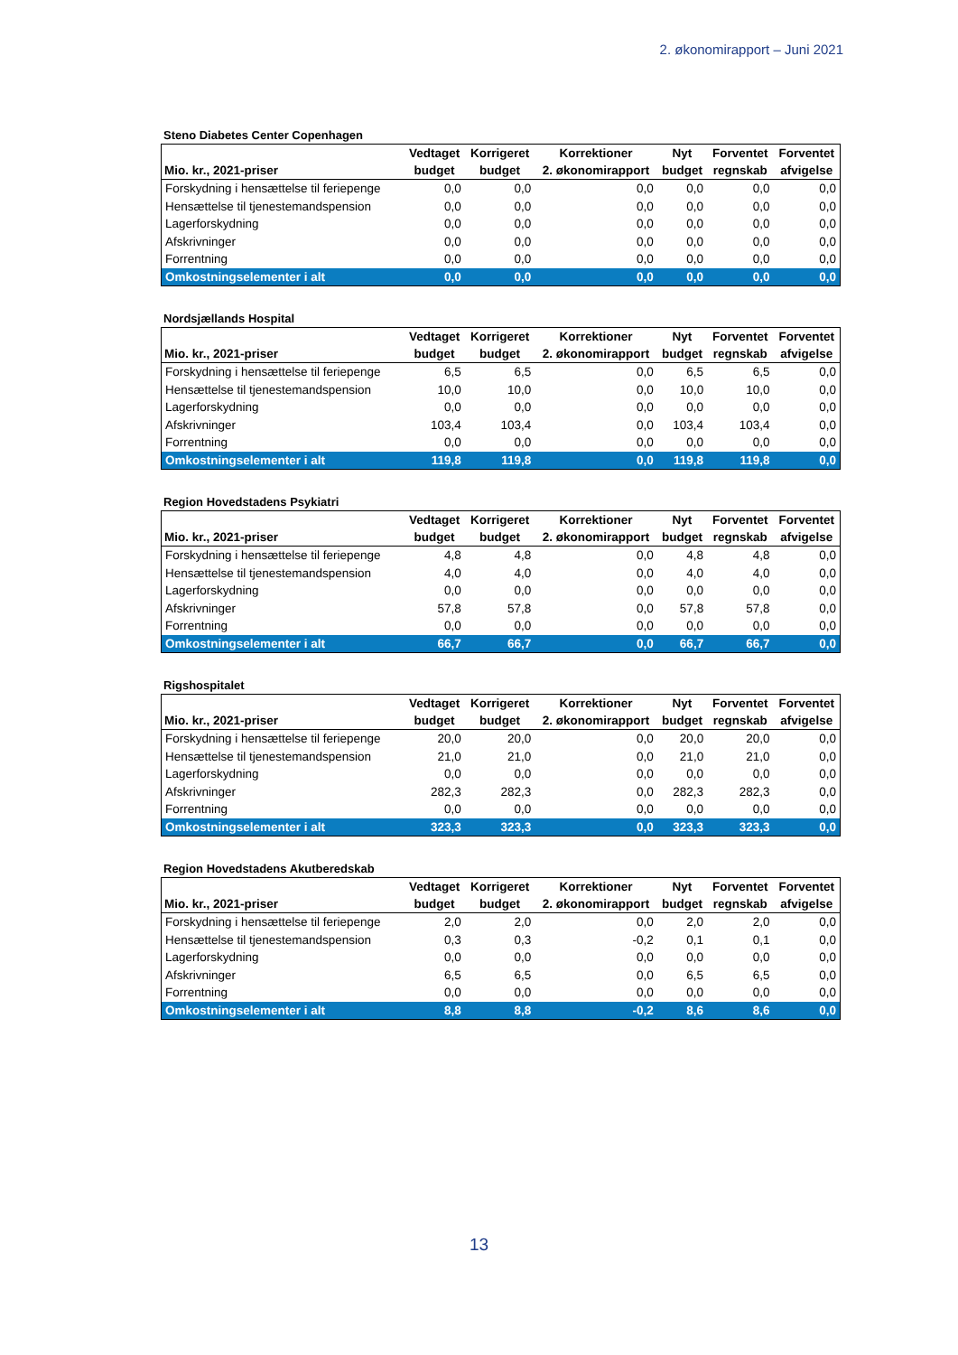2. økonomirapport – Juni 2021
Steno Diabetes Center Copenhagen
| | Vedtaget | Korrigeret | Korrektioner | Nyt | Forventet | Forventet |
| --- | --- | --- | --- | --- | --- | --- |
| Mio. kr., 2021-priser | budget | budget | 2. økonomirapport | budget | regnskab | afvigelse |
| Forskydning i hensættelse til feriepenge | 0,0 | 0,0 | 0,0 | 0,0 | 0,0 | 0,0 |
| Hensættelse til tjenestemandspension | 0,0 | 0,0 | 0,0 | 0,0 | 0,0 | 0,0 |
| Lagerforskydning | 0,0 | 0,0 | 0,0 | 0,0 | 0,0 | 0,0 |
| Afskrivninger | 0,0 | 0,0 | 0,0 | 0,0 | 0,0 | 0,0 |
| Forrentning | 0,0 | 0,0 | 0,0 | 0,0 | 0,0 | 0,0 |
| Omkostningselementer i alt | 0,0 | 0,0 | 0,0 | 0,0 | 0,0 | 0,0 |
Nordsjællands Hospital
| | Vedtaget | Korrigeret | Korrektioner | Nyt | Forventet | Forventet |
| --- | --- | --- | --- | --- | --- | --- |
| Mio. kr., 2021-priser | budget | budget | 2. økonomirapport | budget | regnskab | afvigelse |
| Forskydning i hensættelse til feriepenge | 6,5 | 6,5 | 0,0 | 6,5 | 6,5 | 0,0 |
| Hensættelse til tjenestemandspension | 10,0 | 10,0 | 0,0 | 10,0 | 10,0 | 0,0 |
| Lagerforskydning | 0,0 | 0,0 | 0,0 | 0,0 | 0,0 | 0,0 |
| Afskrivninger | 103,4 | 103,4 | 0,0 | 103,4 | 103,4 | 0,0 |
| Forrentning | 0,0 | 0,0 | 0,0 | 0,0 | 0,0 | 0,0 |
| Omkostningselementer i alt | 119,8 | 119,8 | 0,0 | 119,8 | 119,8 | 0,0 |
Region Hovedstadens Psykiatri
| | Vedtaget | Korrigeret | Korrektioner | Nyt | Forventet | Forventet |
| --- | --- | --- | --- | --- | --- | --- |
| Mio. kr., 2021-priser | budget | budget | 2. økonomirapport | budget | regnskab | afvigelse |
| Forskydning i hensættelse til feriepenge | 4,8 | 4,8 | 0,0 | 4,8 | 4,8 | 0,0 |
| Hensættelse til tjenestemandspension | 4,0 | 4,0 | 0,0 | 4,0 | 4,0 | 0,0 |
| Lagerforskydning | 0,0 | 0,0 | 0,0 | 0,0 | 0,0 | 0,0 |
| Afskrivninger | 57,8 | 57,8 | 0,0 | 57,8 | 57,8 | 0,0 |
| Forrentning | 0,0 | 0,0 | 0,0 | 0,0 | 0,0 | 0,0 |
| Omkostningselementer i alt | 66,7 | 66,7 | 0,0 | 66,7 | 66,7 | 0,0 |
Rigshospitalet
| | Vedtaget | Korrigeret | Korrektioner | Nyt | Forventet | Forventet |
| --- | --- | --- | --- | --- | --- | --- |
| Mio. kr., 2021-priser | budget | budget | 2. økonomirapport | budget | regnskab | afvigelse |
| Forskydning i hensættelse til feriepenge | 20,0 | 20,0 | 0,0 | 20,0 | 20,0 | 0,0 |
| Hensættelse til tjenestemandspension | 21,0 | 21,0 | 0,0 | 21,0 | 21,0 | 0,0 |
| Lagerforskydning | 0,0 | 0,0 | 0,0 | 0,0 | 0,0 | 0,0 |
| Afskrivninger | 282,3 | 282,3 | 0,0 | 282,3 | 282,3 | 0,0 |
| Forrentning | 0,0 | 0,0 | 0,0 | 0,0 | 0,0 | 0,0 |
| Omkostningselementer i alt | 323,3 | 323,3 | 0,0 | 323,3 | 323,3 | 0,0 |
Region Hovedstadens Akutberedskab
| | Vedtaget | Korrigeret | Korrektioner | Nyt | Forventet | Forventet |
| --- | --- | --- | --- | --- | --- | --- |
| Mio. kr., 2021-priser | budget | budget | 2. økonomirapport | budget | regnskab | afvigelse |
| Forskydning i hensættelse til feriepenge | 2,0 | 2,0 | 0,0 | 2,0 | 2,0 | 0,0 |
| Hensættelse til tjenestemandspension | 0,3 | 0,3 | -0,2 | 0,1 | 0,1 | 0,0 |
| Lagerforskydning | 0,0 | 0,0 | 0,0 | 0,0 | 0,0 | 0,0 |
| Afskrivninger | 6,5 | 6,5 | 0,0 | 6,5 | 6,5 | 0,0 |
| Forrentning | 0,0 | 0,0 | 0,0 | 0,0 | 0,0 | 0,0 |
| Omkostningselementer i alt | 8,8 | 8,8 | -0,2 | 8,6 | 8,6 | 0,0 |
13